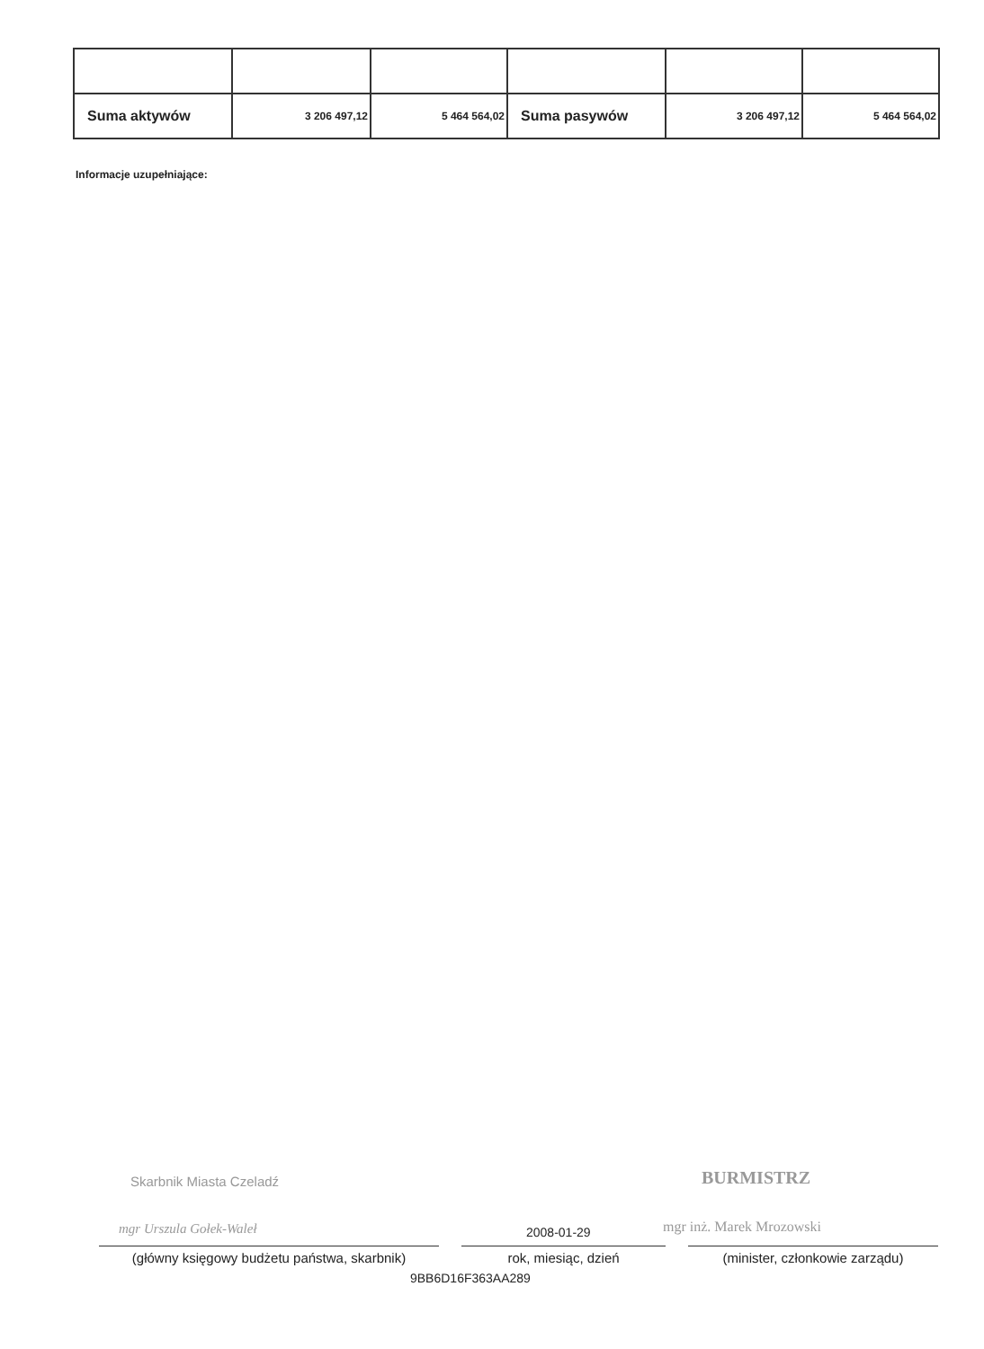| Suma aktywów | 3 206 497,12 | 5 464 564,02 | Suma pasywów | 3 206 497,12 | 5 464 564,02 |
Informacje uzupełniające:
Skarbnik Miasta Czeladź BURMISTRZ
mgr Urszula Gołek-Waleł mgr inż. Marek Mrozowski
2008-01-29
(główny księgowy budżetu państwa, skarbnik)
rok, miesiąc, dzień (minister, członkowie zarządu)
9BB6D16F363AA289